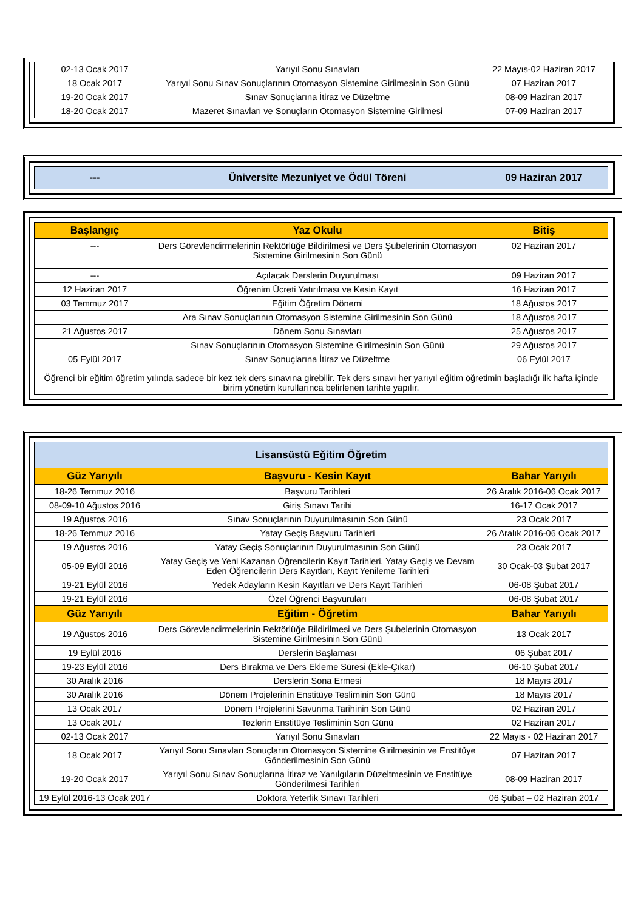| 02-13 Ocak 2017 | Yarıyıl Sonu Sınavları | 22 Mayıs-02 Haziran 2017 |
| 18 Ocak 2017 | Yarıyıl Sonu Sınav Sonuçlarının Otomasyon Sistemine Girilmesinin Son Günü | 07 Haziran 2017 |
| 19-20 Ocak 2017 | Sınav Sonuçlarına İtiraz ve Düzeltme | 08-09 Haziran 2017 |
| 18-20 Ocak 2017 | Mazeret Sınavları ve Sonuçların Otomasyon Sistemine Girilmesi | 07-09 Haziran 2017 |
| --- | Üniversite Mezuniyet ve Ödül Töreni | 09 Haziran 2017 |
| Başlangıç | Yaz Okulu | Bitiş |
| --- | --- | --- |
| --- | Ders Görevlendirmelerinin Rektörlüğe Bildirilmesi ve Ders Şubelerinin Otomasyon Sistemine Girilmesinin Son Günü | 02 Haziran 2017 |
| --- | Açılacak Derslerin Duyurulması | 09 Haziran 2017 |
| 12 Haziran 2017 | Öğrenim Ücreti Yatırılması ve Kesin Kayıt | 16 Haziran 2017 |
| 03 Temmuz 2017 | Eğitim Öğretim Dönemi | 18 Ağustos 2017 |
| | Ara Sınav Sonuçlarının Otomasyon Sistemine Girilmesinin Son Günü | 18 Ağustos 2017 |
| 21 Ağustos 2017 | Dönem Sonu Sınavları | 25 Ağustos 2017 |
| | Sınav Sonuçlarının Otomasyon Sistemine Girilmesinin Son Günü | 29 Ağustos 2017 |
| 05 Eylül 2017 | Sınav Sonuçlarına İtiraz ve Düzeltme | 06 Eylül 2017 |
| Öğrenci bir eğitim öğretim yılında sadece bir kez tek ders sınavına girebilir. Tek ders sınavı her yarıyıl eğitim öğretimin başladığı ilk hafta içinde birim yönetim kurullarınca belirlenen tarihte yapılır. | | |
| Lisansüstü Eğitim Öğretim | | |
| Güz Yarıyılı | Başvuru - Kesin Kayıt | Bahar Yarıyılı |
| 18-26 Temmuz 2016 | Başvuru Tarihleri | 26 Aralık 2016-06 Ocak 2017 |
| 08-09-10 Ağustos 2016 | Giriş Sınavı Tarihi | 16-17 Ocak 2017 |
| 19 Ağustos 2016 | Sınav Sonuçlarının Duyurulmasının Son Günü | 23 Ocak 2017 |
| 18-26 Temmuz 2016 | Yatay Geçiş Başvuru Tarihleri | 26 Aralık 2016-06 Ocak 2017 |
| 19 Ağustos 2016 | Yatay Geçiş Sonuçlarının Duyurulmasının Son Günü | 23 Ocak 2017 |
| 05-09 Eylül 2016 | Yatay Geçiş ve Yeni Kazanan Öğrencilerin Kayıt Tarihleri, Yatay Geçiş ve Devam Eden Öğrencilerin Ders Kayıtları, Kayıt Yenileme Tarihleri | 30 Ocak-03 Şubat 2017 |
| 19-21 Eylül 2016 | Yedek Adayların Kesin Kayıtları ve Ders Kayıt Tarihleri | 06-08 Şubat 2017 |
| 19-21 Eylül 2016 | Özel Öğrenci Başvuruları | 06-08 Şubat 2017 |
| Güz Yarıyılı | Eğitim - Öğretim | Bahar Yarıyılı |
| 19 Ağustos 2016 | Ders Görevlendirmelerinin Rektörlüğe Bildirilmesi ve Ders Şubelerinin Otomasyon Sistemine Girilmesinin Son Günü | 13 Ocak 2017 |
| 19 Eylül 2016 | Derslerin Başlaması | 06 Şubat 2017 |
| 19-23 Eylül 2016 | Ders Bırakma ve Ders Ekleme Süresi (Ekle-Çıkar) | 06-10 Şubat 2017 |
| 30 Aralık 2016 | Derslerin Sona Ermesi | 18 Mayıs 2017 |
| 30 Aralık 2016 | Dönem Projelerinin Enstitüye Tesliminin Son Günü | 18 Mayıs 2017 |
| 13 Ocak 2017 | Dönem Projelerini Savunma Tarihinin Son Günü | 02 Haziran 2017 |
| 13 Ocak 2017 | Tezlerin Enstitüye Tesliminin Son Günü | 02 Haziran 2017 |
| 02-13 Ocak 2017 | Yarıyıl Sonu Sınavları | 22 Mayıs - 02 Haziran 2017 |
| 18 Ocak 2017 | Yarıyıl Sonu Sınavları Sonuçların Otomasyon Sistemine Girilmesinin ve Enstitüye Gönderilmesinin Son Günü | 07 Haziran 2017 |
| 19-20 Ocak 2017 | Yarıyıl Sonu Sınav Sonuçlarına İtiraz ve Yanılgıların Düzeltmesinin ve Enstitüye Gönderilmesi Tarihleri | 08-09 Haziran 2017 |
| 19 Eylül 2016-13 Ocak 2017 | Doktora Yeterlik Sınavı Tarihleri | 06 Şubat – 02 Haziran 2017 |